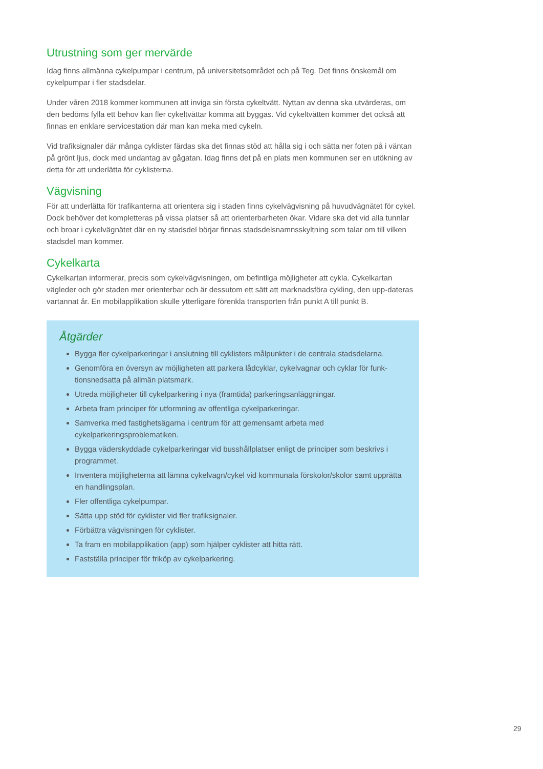Utrustning som ger mervärde
Idag finns allmänna cykelpumpar i centrum, på universitetsområdet och på Teg. Det finns önskemål om cykelpumpar i fler stadsdelar.
Under våren 2018 kommer kommunen att inviga sin första cykeltvätt. Nyttan av denna ska utvärderas, om den bedöms fylla ett behov kan fler cykeltvättar komma att byggas. Vid cykeltvätten kommer det också att finnas en enklare servicestation där man kan meka med cykeln.
Vid trafiksignaler där många cyklister färdas ska det finnas stöd att hålla sig i och sätta ner foten på i väntan på grönt ljus, dock med undantag av gågatan. Idag finns det på en plats men kommunen ser en utökning av detta för att underlätta för cyklisterna.
Vägvisning
För att underlätta för trafikanterna att orientera sig i staden finns cykelvägvisning på huvudvägnätet för cykel. Dock behöver det kompletteras på vissa platser så att orienterbarheten ökar. Vidare ska det vid alla tunnlar och broar i cykelvägnätet där en ny stadsdel börjar finnas stadsdelsnamnsskyltning som talar om till vilken stadsdel man kommer.
Cykelkarta
Cykelkartan informerar, precis som cykelvägvisningen, om befintliga möjligheter att cykla. Cykelkartan vägleder och gör staden mer orienterbar och är dessutom ett sätt att marknadsföra cykling, den upp-dateras vartannat år. En mobilapplikation skulle ytterligare förenkla transporten från punkt A till punkt B.
Åtgärder
Bygga fler cykelparkeringar i anslutning till cyklisters målpunkter i de centrala stadsdelarna.
Genomföra en översyn av möjligheten att parkera lådcyklar, cykelvagnar och cyklar för funk-tionsnedsatta på allmän platsmark.
Utreda möjligheter till cykelparkering i nya (framtida) parkeringsanläggningar.
Arbeta fram principer för utformning av offentliga cykelparkeringar.
Samverka med fastighetsägarna i centrum för att gemensamt arbeta med cykelparkeringsproblematiken.
Bygga väderskyddade cykelparkeringar vid busshållplatser enligt de principer som beskrivs i programmet.
Inventera möjligheterna att lämna cykelvagn/cykel vid kommunala förskolor/skolor samt upprätta en handlingsplan.
Fler offentliga cykelpumpar.
Sätta upp stöd för cyklister vid fler trafiksignaler.
Förbättra vägvisningen för cyklister.
Ta fram en mobilapplikation (app) som hjälper cyklister att hitta rätt.
Fastställa principer för friköp av cykelparkering.
29